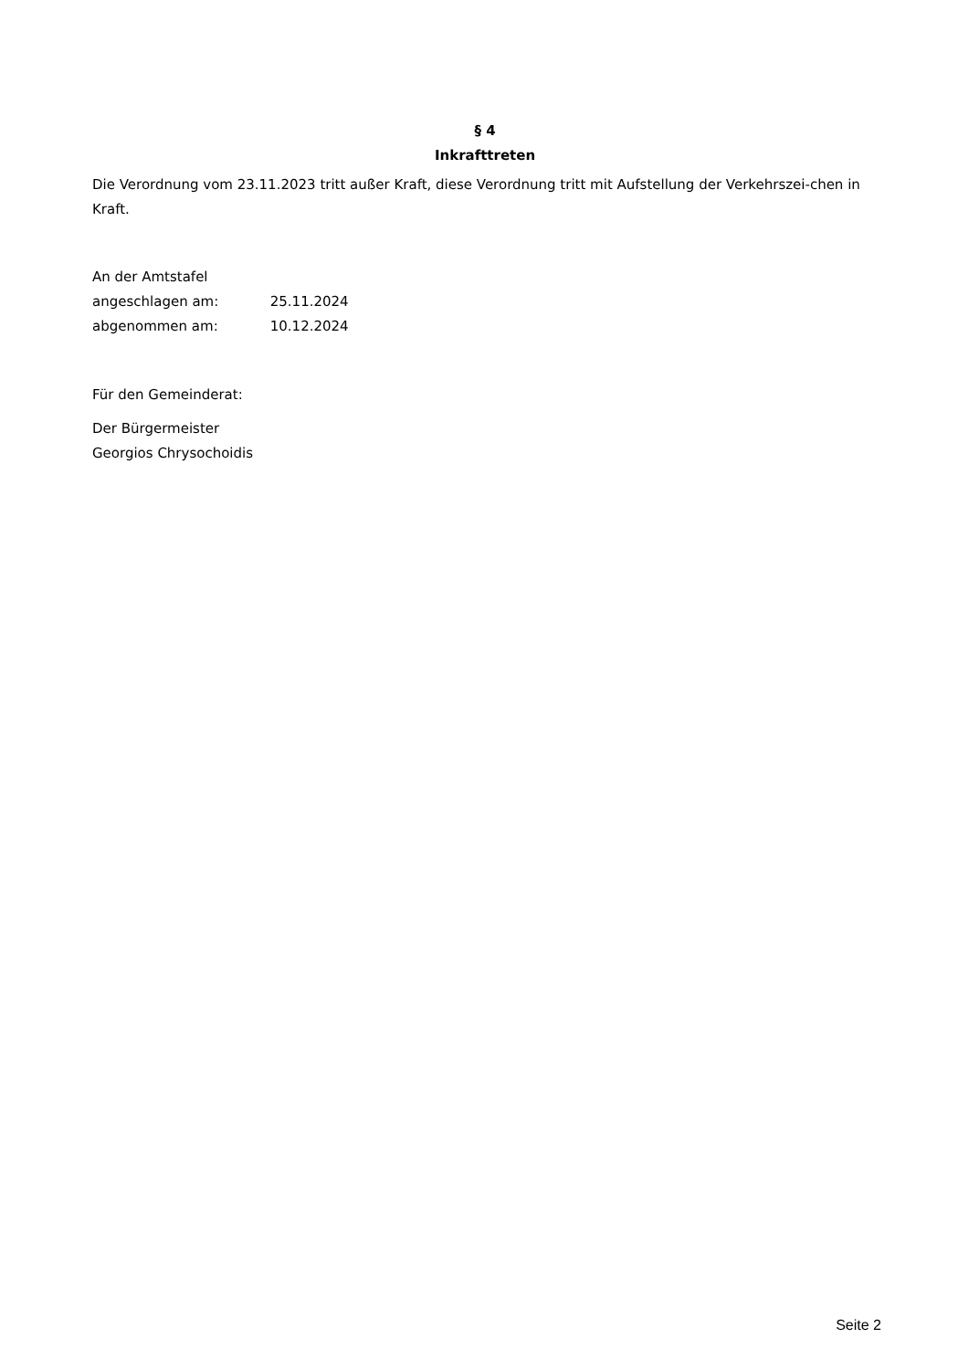§ 4
Inkrafttreten
Die Verordnung vom 23.11.2023 tritt außer Kraft, diese Verordnung tritt mit Aufstellung der Verkehrszei-chen in Kraft.
An der Amtstafel
angeschlagen am: 25.11.2024
abgenommen am: 10.12.2024
Für den Gemeinderat:
Der Bürgermeister
Georgios Chrysochoidis
Seite 2